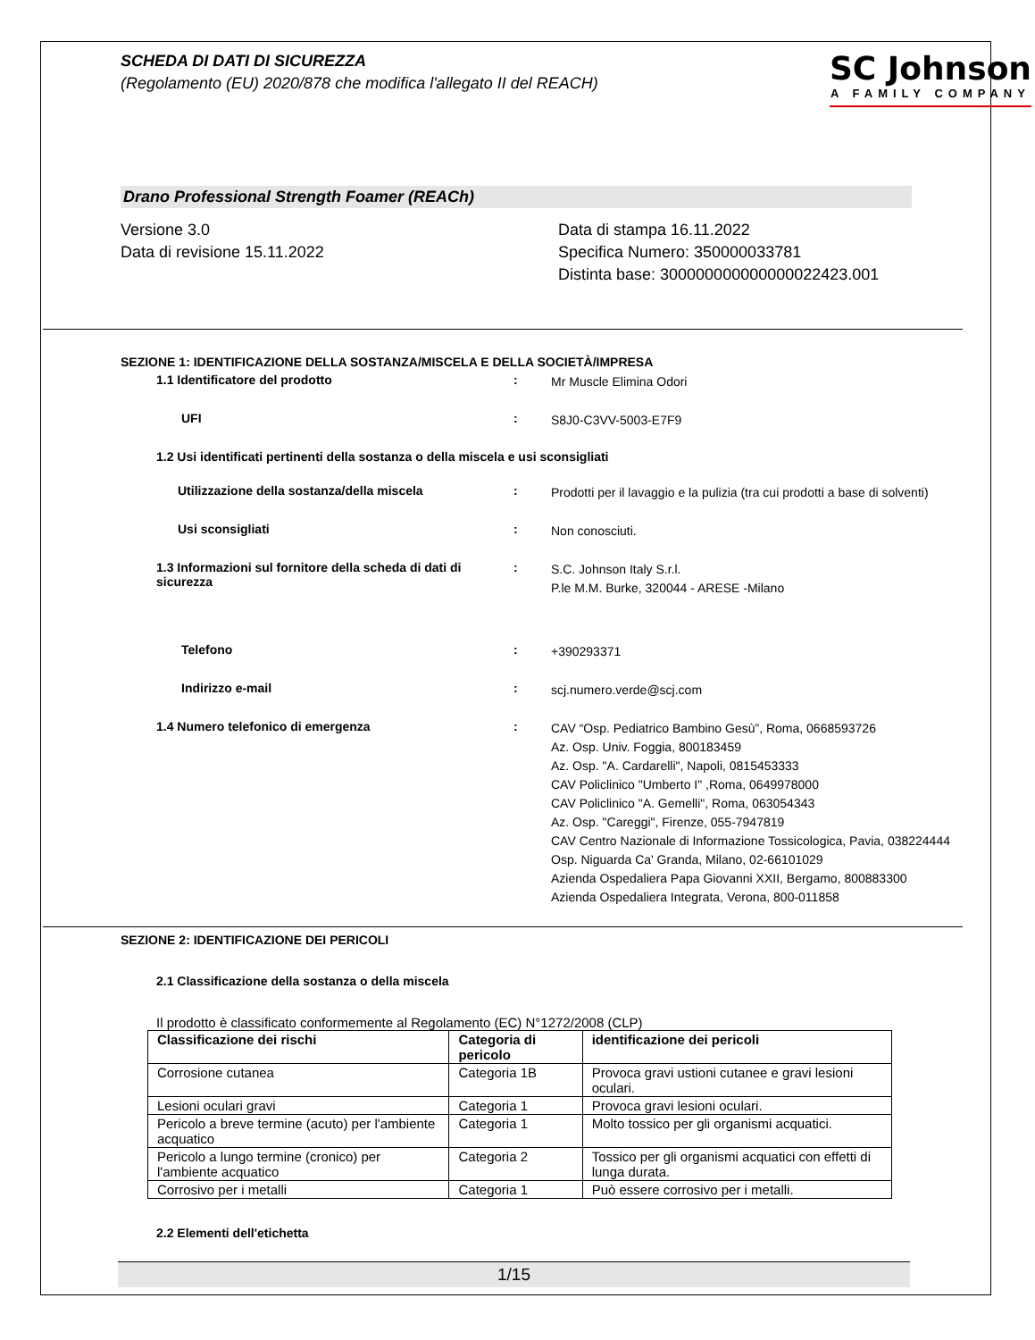SCHEDA DI DATI DI SICUREZZA
(Regolamento (EU) 2020/878 che modifica l'allegato II del REACH)
SC Johnson
A FAMILY COMPANY
Drano Professional Strength Foamer (REACh)
Versione 3.0
Data di revisione 15.11.2022
Data di stampa 16.11.2022
Specifica Numero: 350000033781
Distinta base: 300000000000000022423.001
SEZIONE 1: IDENTIFICAZIONE DELLA SOSTANZA/MISCELA E DELLA SOCIETÀ/IMPRESA
1.1 Identificatore del prodotto :
Mr Muscle Elimina Odori
UFI :
S8J0-C3VV-5003-E7F9
1.2 Usi identificati pertinenti della sostanza o della miscela e usi sconsigliati
Utilizzazione della sostanza/della miscela :
Prodotti per il lavaggio e la pulizia (tra cui prodotti a base di solventi)
Usi sconsigliati :
Non conosciuti.
1.3 Informazioni sul fornitore della scheda di dati di sicurezza
:
S.C. Johnson Italy S.r.l.
P.le M.M. Burke, 320044 - ARESE -Milano
Telefono :
+390293371
Indirizzo e-mail :
scj.numero.verde@scj.com
1.4 Numero telefonico di emergenza :
CAV “Osp. Pediatrico Bambino Gesù”, Roma, 0668593726
Az. Osp. Univ. Foggia, 800183459
Az. Osp. "A. Cardarelli", Napoli, 0815453333
CAV Policlinico "Umberto I" ,Roma, 0649978000
CAV Policlinico "A. Gemelli", Roma, 063054343
Az. Osp. "Careggi", Firenze, 055-7947819
CAV Centro Nazionale di Informazione Tossicologica, Pavia, 038224444
Osp. Niguarda Ca' Granda, Milano, 02-66101029
Azienda Ospedaliera Papa Giovanni XXII, Bergamo, 800883300
Azienda Ospedaliera Integrata, Verona, 800-011858
SEZIONE 2: IDENTIFICAZIONE DEI PERICOLI
2.1 Classificazione della sostanza o della miscela
Il prodotto è classificato conformemente al Regolamento (EC) N°1272/2008 (CLP)
| Classificazione dei rischi | Categoria di pericolo | identificazione dei pericoli |
| --- | --- | --- |
| Corrosione cutanea | Categoria 1B | Provoca gravi ustioni cutanee e gravi lesioni oculari. |
| Lesioni oculari gravi | Categoria 1 | Provoca gravi lesioni oculari. |
| Pericolo a breve termine (acuto) per l'ambiente acquatico | Categoria 1 | Molto tossico per gli organismi acquatici. |
| Pericolo a lungo termine (cronico) per l'ambiente acquatico | Categoria 2 | Tossico per gli organismi acquatici con effetti di lunga durata. |
| Corrosivo per i metalli | Categoria 1 | Può essere corrosivo per i metalli. |
2.2 Elementi dell'etichetta
1/15